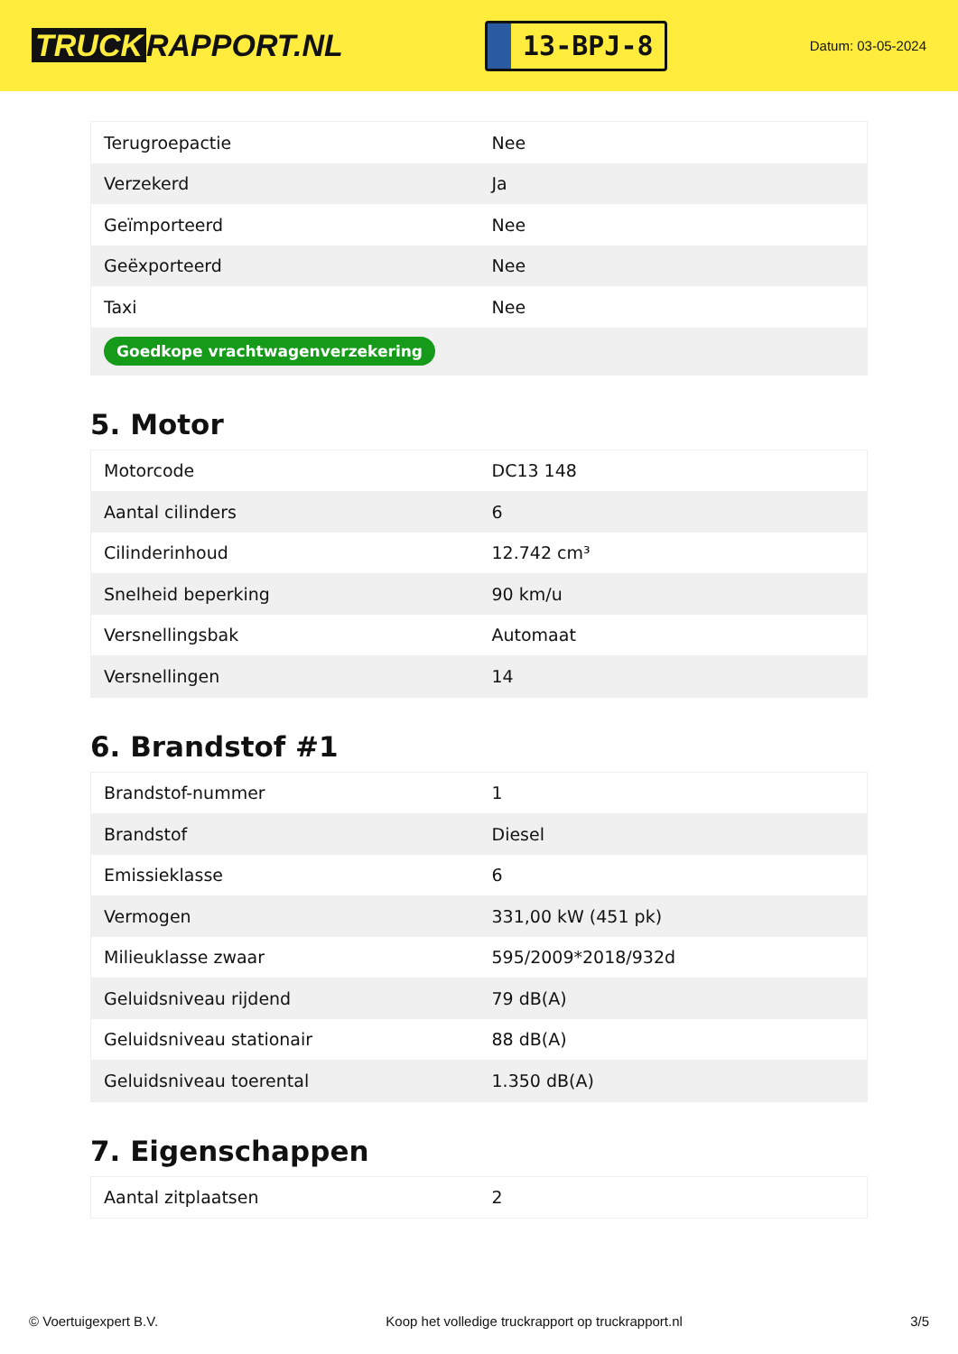TRUCK RAPPORT.NL
13-BPJ-8
Datum: 03-05-2024
| Terugroepactie | Nee |
| Verzekerd | Ja |
| Geïmporteerd | Nee |
| Geëxporteerd | Nee |
| Taxi | Nee |
| Goedkope vrachtwagenverzekering | |
5. Motor
| Motorcode | DC13 148 |
| Aantal cilinders | 6 |
| Cilinderinhoud | 12.742 cm³ |
| Snelheid beperking | 90 km/u |
| Versnellingsbak | Automaat |
| Versnellingen | 14 |
6. Brandstof #1
| Brandstof-nummer | 1 |
| Brandstof | Diesel |
| Emissieklasse | 6 |
| Vermogen | 331,00 kW (451 pk) |
| Milieuklasse zwaar | 595/2009*2018/932d |
| Geluidsniveau rijdend | 79 dB(A) |
| Geluidsniveau stationair | 88 dB(A) |
| Geluidsniveau toerental | 1.350 dB(A) |
7. Eigenschappen
| Aantal zitplaatsen | 2 |
© Voertuigexpert B.V. Koop het volledige truckrapport op truckrapport.nl 3/5